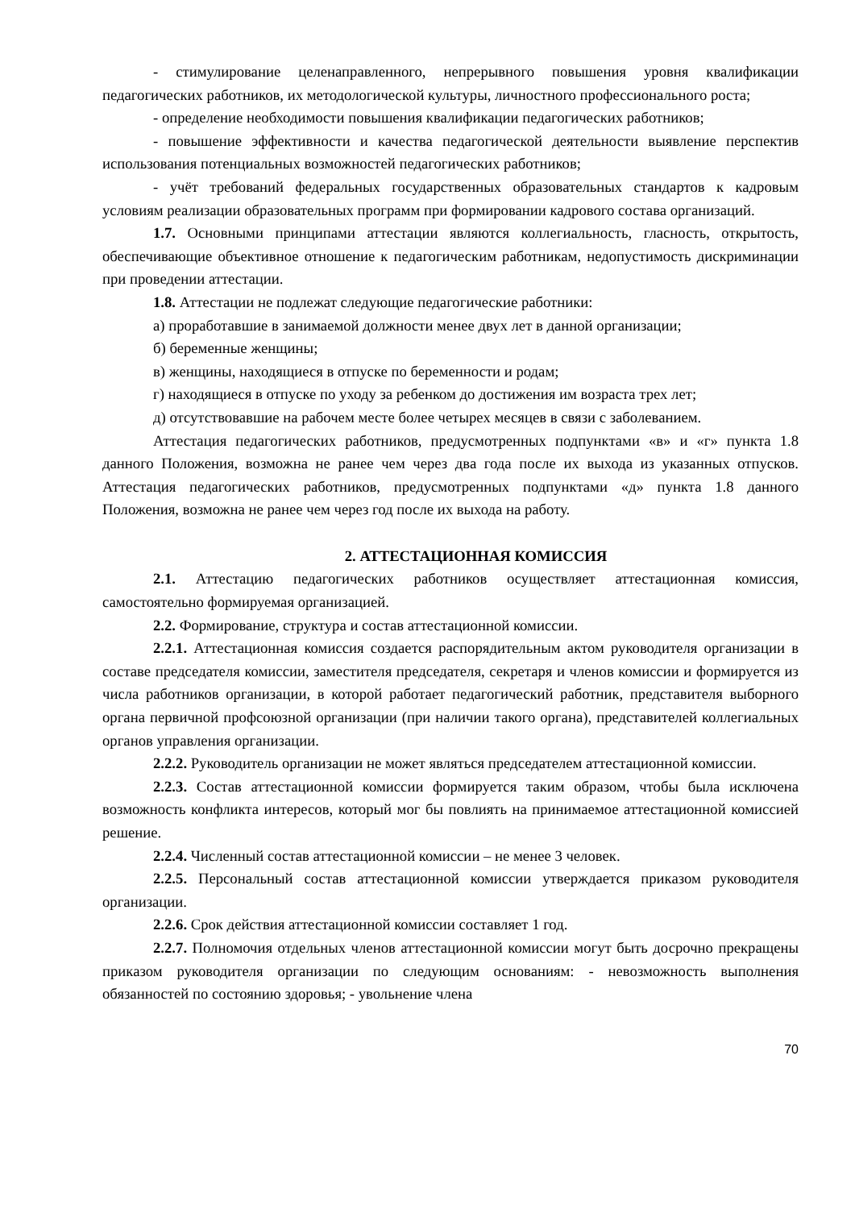- стимулирование целенаправленного, непрерывного повышения уровня квалификации педагогических работников, их методологической культуры, личностного профессионального роста;
- определение необходимости повышения квалификации педагогических работников;
- повышение эффективности и качества педагогической деятельности выявление перспектив использования потенциальных возможностей педагогических работников;
- учёт требований федеральных государственных образовательных стандартов к кадровым условиям реализации образовательных программ при формировании кадрового состава организаций.
1.7. Основными принципами аттестации являются коллегиальность, гласность, открытость, обеспечивающие объективное отношение к педагогическим работникам, недопустимость дискриминации при проведении аттестации.
1.8. Аттестации не подлежат следующие педагогические работники:
а) проработавшие в занимаемой должности менее двух лет в данной организации;
б) беременные женщины;
в) женщины, находящиеся в отпуске по беременности и родам;
г) находящиеся в отпуске по уходу за ребенком до достижения им возраста трех лет;
д) отсутствовавшие на рабочем месте более четырех месяцев в связи с заболеванием.
Аттестация педагогических работников, предусмотренных подпунктами «в» и «г» пункта 1.8 данного Положения, возможна не ранее чем через два года после их выхода из указанных отпусков. Аттестация педагогических работников, предусмотренных подпунктами «д» пункта 1.8 данного Положения, возможна не ранее чем через год после их выхода на работу.
2. АТТЕСТАЦИОННАЯ КОМИССИЯ
2.1. Аттестацию педагогических работников осуществляет аттестационная комиссия, самостоятельно формируемая организацией.
2.2. Формирование, структура и состав аттестационной комиссии.
2.2.1. Аттестационная комиссия создается распорядительным актом руководителя организации в составе председателя комиссии, заместителя председателя, секретаря и членов комиссии и формируется из числа работников организации, в которой работает педагогический работник, представителя выборного органа первичной профсоюзной организации (при наличии такого органа), представителей коллегиальных органов управления организации.
2.2.2. Руководитель организации не может являться председателем аттестационной комиссии.
2.2.3. Состав аттестационной комиссии формируется таким образом, чтобы была исключена возможность конфликта интересов, который мог бы повлиять на принимаемое аттестационной комиссией решение.
2.2.4. Численный состав аттестационной комиссии – не менее 3 человек.
2.2.5. Персональный состав аттестационной комиссии утверждается приказом руководителя организации.
2.2.6. Срок действия аттестационной комиссии составляет 1 год.
2.2.7. Полномочия отдельных членов аттестационной комиссии могут быть досрочно прекращены приказом руководителя организации по следующим основаниям: - невозможность выполнения обязанностей по состоянию здоровья; - увольнение члена
70